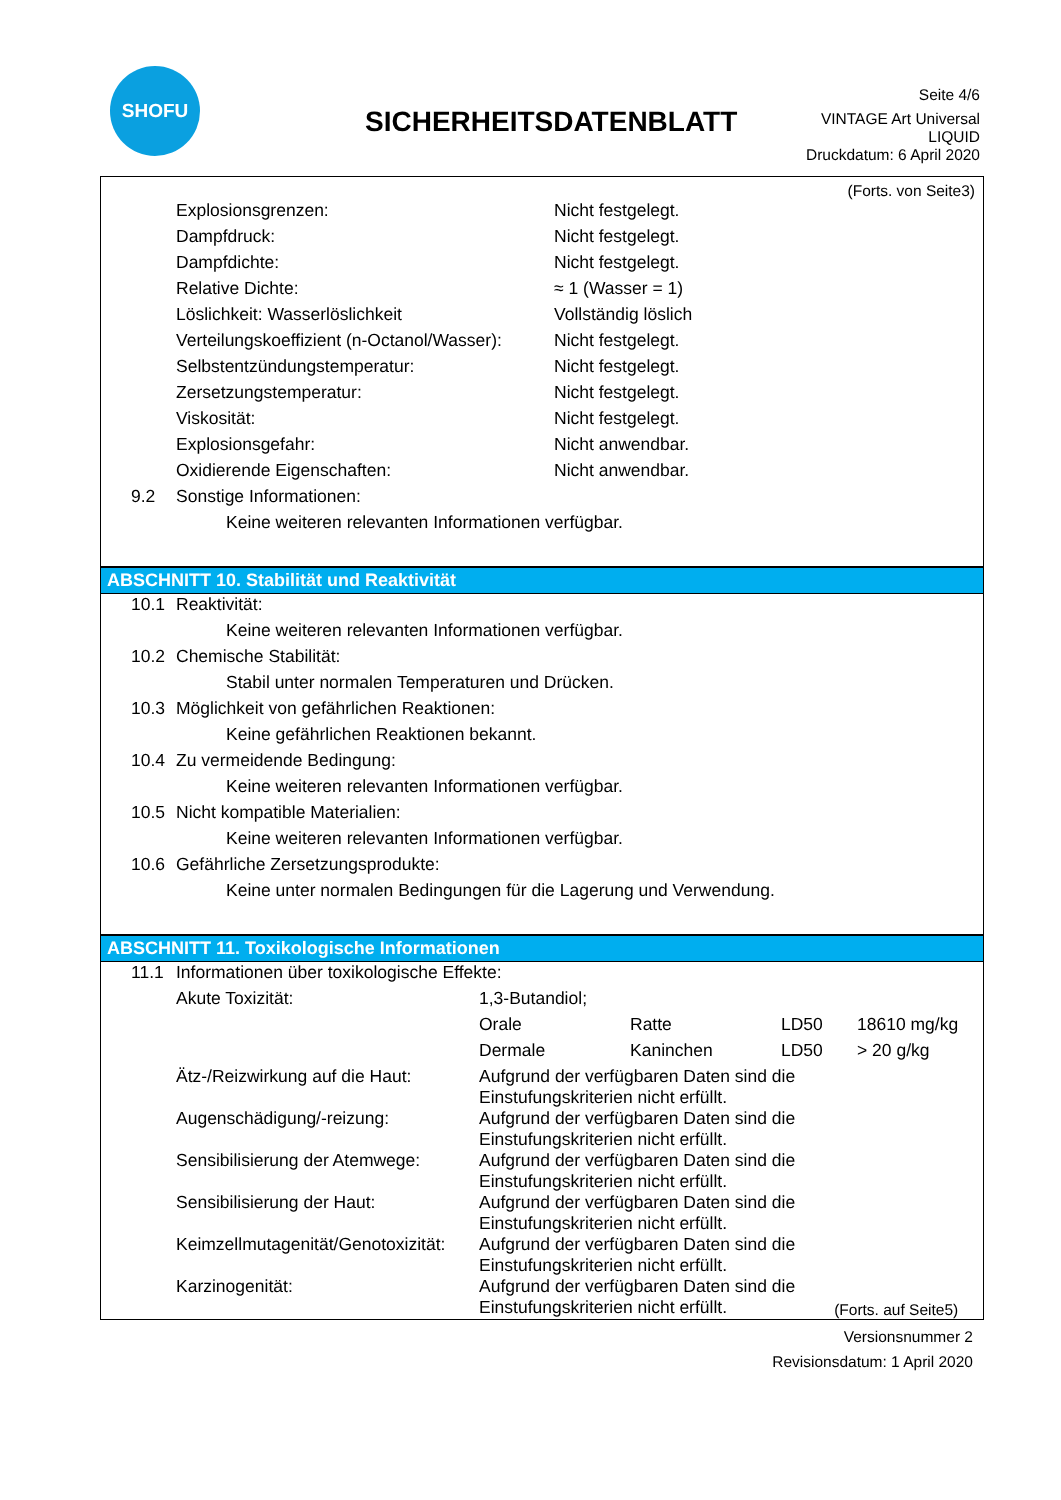SHOFU
SICHERHEITSDATENBLATT
Seite 4/6
VINTAGE Art Universal
LIQUID
Druckdatum: 6 April 2020
(Forts. von Seite3)
| | Explosionsgrenzen: | Nicht festgelegt. |
| | Dampfdruck: | Nicht festgelegt. |
| | Dampfdichte: | Nicht festgelegt. |
| | Relative Dichte: | ≈ 1 (Wasser = 1) |
| | Löslichkeit: Wasserlöslichkeit | Vollständig löslich |
| | Verteilungskoeffizient (n-Octanol/Wasser): | Nicht festgelegt. |
| | Selbstentzündungstemperatur: | Nicht festgelegt. |
| | Zersetzungstemperatur: | Nicht festgelegt. |
| | Viskosität: | Nicht festgelegt. |
| | Explosionsgefahr: | Nicht anwendbar. |
| | Oxidierende Eigenschaften: | Nicht anwendbar. |
| 9.2 | Sonstige Informationen: | |
| | Keine weiteren relevanten Informationen verfügbar. | |
ABSCHNITT 10. Stabilität und Reaktivität
| 10.1 | Reaktivität: |
| | Keine weiteren relevanten Informationen verfügbar. |
| 10.2 | Chemische Stabilität: |
| | Stabil unter normalen Temperaturen und Drücken. |
| 10.3 | Möglichkeit von gefährlichen Reaktionen: |
| | Keine gefährlichen Reaktionen bekannt. |
| 10.4 | Zu vermeidende Bedingung: |
| | Keine weiteren relevanten Informationen verfügbar. |
| 10.5 | Nicht kompatible Materialien: |
| | Keine weiteren relevanten Informationen verfügbar. |
| 10.6 | Gefährliche Zersetzungsprodukte: |
| | Keine unter normalen Bedingungen für die Lagerung und Verwendung. |
ABSCHNITT 11. Toxikologische Informationen
| 11.1 | Informationen über toxikologische Effekte: | | | | |
| | Akute Toxizität: | 1,3-Butandiol; | | | |
| | | Orale | Ratte | LD50 | 18610 mg/kg |
| | | Dermale | Kaninchen | LD50 | > 20 g/kg |
| | Ätz-/Reizwirkung auf die Haut: | Aufgrund der verfügbaren Daten sind die Einstufungskriterien nicht erfüllt. | | | |
| | Augenschädigung/-reizung: | Aufgrund der verfügbaren Daten sind die Einstufungskriterien nicht erfüllt. | | | |
| | Sensibilisierung der Atemwege: | Aufgrund der verfügbaren Daten sind die Einstufungskriterien nicht erfüllt. | | | |
| | Sensibilisierung der Haut: | Aufgrund der verfügbaren Daten sind die Einstufungskriterien nicht erfüllt. | | | |
| | Keimzellmutagenität/Genotoxizität: | Aufgrund der verfügbaren Daten sind die Einstufungskriterien nicht erfüllt. | | | |
| | Karzinogenität: | Aufgrund der verfügbaren Daten sind die Einstufungskriterien nicht erfüllt. (Forts. auf Seite5) | | | |
Versionsnummer 2
Revisionsdatum: 1 April 2020